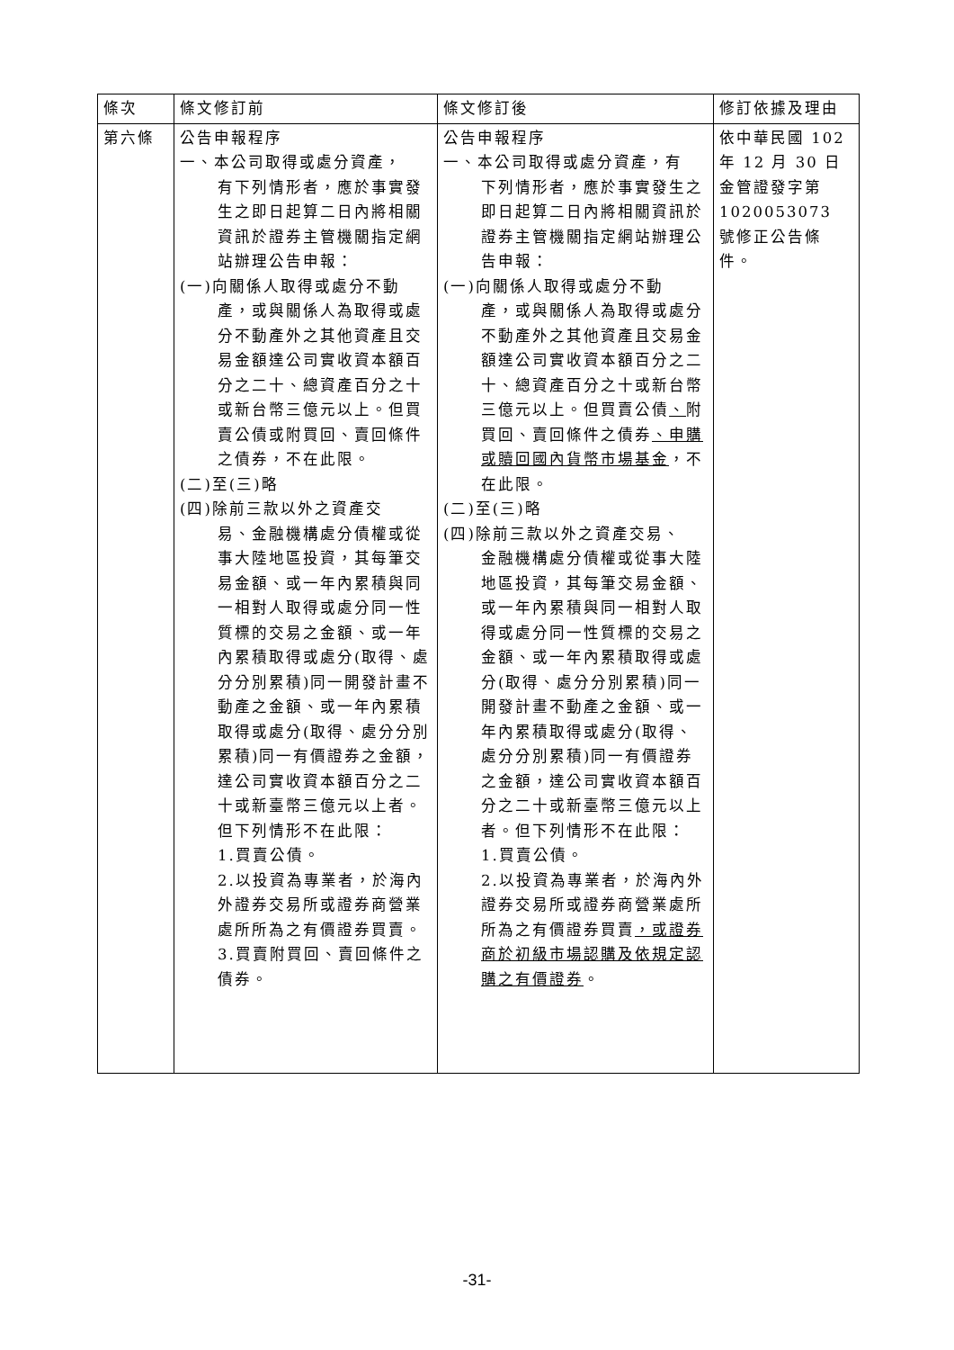| 條次 | 條文修訂前 | 條文修訂後 | 修訂依據及理由 |
| --- | --- | --- | --- |
| 第六條 | 公告申報程序 一、本公司取得或處分資產， 有下列情形者，應於事實發生之即日起算二日內將相關資訊於證券主管機關指定網站辦理公告申報： (一)向關係人取得或處分不動 產，或與關係人為取得或處分不動產外之其他資產且交易金額達公司實收資本額百分之二十、總資產百分之十或新台幣三億元以上。但買賣公債或附買回、賣回條件之債券，不在此限。 (二)至(三)略 (四)除前三款以外之資產交 易、金融機構處分債權或從事大陸地區投資，其每筆交易金額、或一年內累積與同一相對人取得或處分同一性質標的交易之金額、或一年內累積取得或處分(取得、處分分別累積)同一開發計畫不動產之金額、或一年內累積取得或處分(取得、處分分別累積)同一有價證券之金額，達公司實收資本額百分之二十或新臺幣三億元以上者。但下列情形不在此限： 1.買賣公債。 2.以投資為專業者，於海內外證券交易所或證券商營業處所所為之有價證券買賣。 3.買賣附買回、賣回條件之債券。 | 公告申報程序 一、本公司取得或處分資產，有 下列情形者，應於事實發生之即日起算二日內將相關資訊於證券主管機關指定網站辦理公告申報： (一)向關係人取得或處分不動 產，或與關係人為取得或處分不動產外之其他資產且交易金額達公司實收資本額百分之二十、總資產百分之十或新台幣三億元以上。但買賣公債 、 附買回、賣回條件之債券 、申購或贖回國內貨幣市場基金 ，不在此限。 (二)至(三)略 (四)除前三款以外之資產交易、 金融機構處分債權或從事大陸地區投資，其每筆交易金額、或一年內累積與同一相對人取得或處分同一性質標的交易之金額、或一年內累積取得或處分(取得、處分分別累積)同一開發計畫不動產之金額、或一年內累積取得或處分(取得、處分分別累積)同一有價證券之金額，達公司實收資本額百分之二十或新臺幣三億元以上者。但下列情形不在此限： 1.買賣公債。 2.以投資為專業者，於海內外證券交易所或證券商營業處所所為之有價證券買賣 ，或證券商於初級市場認購及依規定認購之有價證券 。 | 依中華民國 102 年 12 月 30 日金管證發字第 1020053073 號修正公告條件。 |
-31-